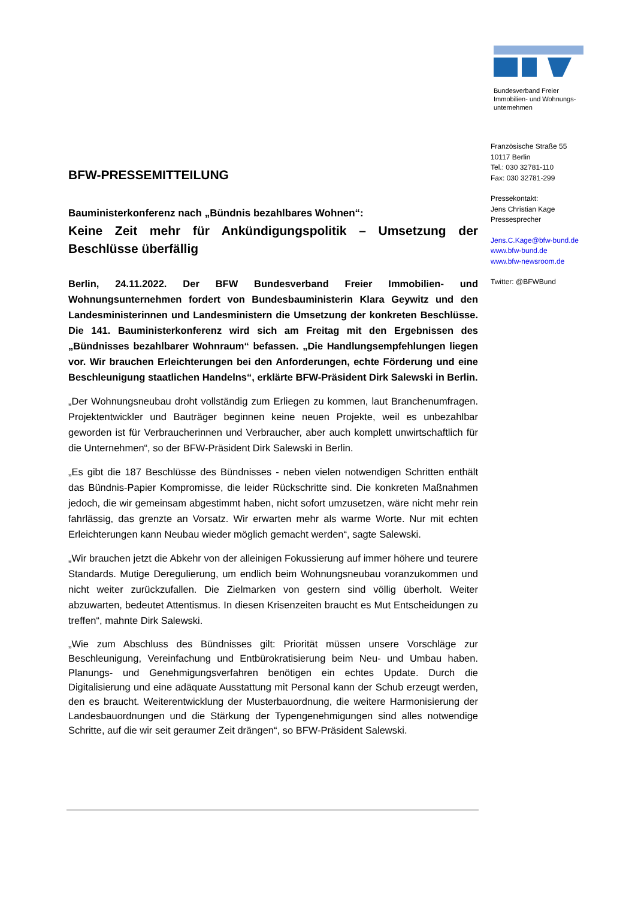Bundesverband Freier
Immobilien- und Wohnungs-
unternehmen
Französische Straße 55
10117 Berlin
Tel.: 030 32781-110
Fax: 030 32781-299
Pressekontakt:
Jens Christian Kage
Pressesprecher
Jens.C.Kage@bfw-bund.de
www.bfw-bund.de
www.bfw-newsroom.de
Twitter: @BFWBund
BFW-PRESSEMITTEILUNG
Bauministerkonferenz nach „Bündnis bezahlbares Wohnen“:
Keine Zeit mehr für Ankündigungspolitik – Umsetzung der Beschlüsse überfällig
Berlin, 24.11.2022. Der BFW Bundesverband Freier Immobilien- und Wohnungsunternehmen fordert von Bundesbauministerin Klara Geywitz und den Landesministerinnen und Landesministern die Umsetzung der konkreten Beschlüsse. Die 141. Bauministerkonferenz wird sich am Freitag mit den Ergebnissen des „Bündnisses bezahlbarer Wohnraum“ befassen. „Die Handlungsempfehlungen liegen vor. Wir brauchen Erleichterungen bei den Anforderungen, echte Förderung und eine Beschleunigung staatlichen Handelns“, erklärte BFW-Präsident Dirk Salewski in Berlin.
„Der Wohnungsneubau droht vollständig zum Erliegen zu kommen, laut Branchenumfragen. Projektentwickler und Bauträger beginnen keine neuen Projekte, weil es unbezahlbar geworden ist für Verbraucherinnen und Verbraucher, aber auch komplett unwirtschaftlich für die Unternehmen“, so der BFW-Präsident Dirk Salewski in Berlin.
„Es gibt die 187 Beschlüsse des Bündnisses - neben vielen notwendigen Schritten enthält das Bündnis-Papier Kompromisse, die leider Rückschritte sind. Die konkreten Maßnahmen jedoch, die wir gemeinsam abgestimmt haben, nicht sofort umzusetzen, wäre nicht mehr rein fahrlässig, das grenzte an Vorsatz. Wir erwarten mehr als warme Worte. Nur mit echten Erleichterungen kann Neubau wieder möglich gemacht werden“, sagte Salewski.
„Wir brauchen jetzt die Abkehr von der alleinigen Fokussierung auf immer höhere und teurere Standards. Mutige Deregulierung, um endlich beim Wohnungsneubau voranzukommen und nicht weiter zurückzufallen. Die Zielmarken von gestern sind völlig überholt. Weiter abzuwarten, bedeutet Attentismus. In diesen Krisenzeiten braucht es Mut Entscheidungen zu treffen“, mahnte Dirk Salewski.
„Wie zum Abschluss des Bündnisses gilt: Priorität müssen unsere Vorschläge zur Beschleunigung, Vereinfachung und Entbürokratisierung beim Neu- und Umbau haben. Planungs- und Genehmigungsverfahren benötigen ein echtes Update. Durch die Digitalisierung und eine adäquate Ausstattung mit Personal kann der Schub erzeugt werden, den es braucht. Weiterentwicklung der Musterbauordnung, die weitere Harmonisierung der Landesbauordnungen und die Stärkung der Typengenehmigungen sind alles notwendige Schritte, auf die wir seit geraumer Zeit drängen“, so BFW-Präsident Salewski.